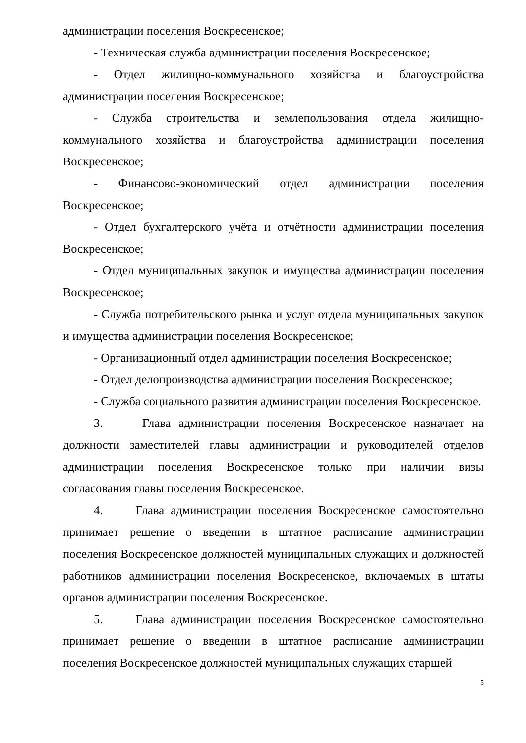администрации поселения Воскресенское;
- Техническая служба администрации поселения Воскресенское;
- Отдел жилищно-коммунального хозяйства и благоустройства администрации поселения Воскресенское;
- Служба строительства и землепользования отдела жилищно-коммунального хозяйства и благоустройства администрации поселения Воскресенское;
- Финансово-экономический отдел администрации поселения Воскресенское;
- Отдел бухгалтерского учёта и отчётности администрации поселения Воскресенское;
- Отдел муниципальных закупок и имущества администрации поселения Воскресенское;
- Служба потребительского рынка и услуг отдела муниципальных закупок и имущества администрации поселения Воскресенское;
- Организационный отдел администрации поселения Воскресенское;
- Отдел делопроизводства администрации поселения Воскресенское;
- Служба социального развития администрации поселения Воскресенское.
3. Глава администрации поселения Воскресенское назначает на должности заместителей главы администрации и руководителей отделов администрации поселения Воскресенское только при наличии визы согласования главы поселения Воскресенское.
4. Глава администрации поселения Воскресенское самостоятельно принимает решение о введении в штатное расписание администрации поселения Воскресенское должностей муниципальных служащих и должностей работников администрации поселения Воскресенское, включаемых в штаты органов администрации поселения Воскресенское.
5. Глава администрации поселения Воскресенское самостоятельно принимает решение о введении в штатное расписание администрации поселения Воскресенское должностей муниципальных служащих старшей
5